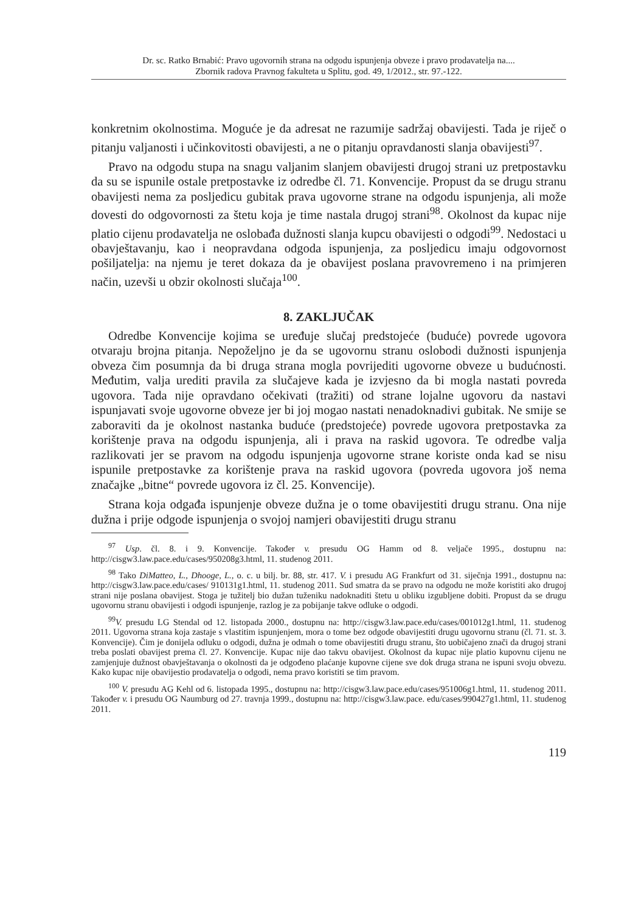Dr. sc. Ratko Brnabić: Pravo ugovornih strana na odgodu ispunjenja obveze i pravo prodavatelja na....
Zbornik radova Pravnog fakulteta u Splitu, god. 49, 1/2012., str. 97.-122.
konkretnim okolnostima. Moguće je da adresat ne razumije sadržaj obavijesti. Tada je riječ o pitanju valjanosti i učinkovitosti obavijesti, a ne o pitanju opravdanosti slanja obavijesti<sup>97</sup>.
Pravo na odgodu stupa na snagu valjanim slanjem obavijesti drugoj strani uz pretpostavku da su se ispunile ostale pretpostavke iz odredbe čl. 71. Konvencije. Propust da se drugu stranu obavijesti nema za posljedicu gubitak prava ugovorne strane na odgodu ispunjenja, ali može dovesti do odgovornosti za štetu koja je time nastala drugoj strani<sup>98</sup>. Okolnost da kupac nije platio cijenu prodavatelja ne oslobađa dužnosti slanja kupcu obavijesti o odgodi<sup>99</sup>. Nedostaci u obavještavanju, kao i neopravdana odgoda ispunjenja, za posljedicu imaju odgovornost pošiljatelja: na njemu je teret dokaza da je obavijest poslana pravovremeno i na primjeren način, uzevši u obzir okolnosti slučaja<sup>100</sup>.
8. ZAKLJUČAK
Odredbe Konvencije kojima se uređuje slučaj predstojeće (buduće) povrede ugovora otvaraju brojna pitanja. Nepoželjno je da se ugovornu stranu oslobodi dužnosti ispunjenja obveza čim posumnja da bi druga strana mogla povrijediti ugovorne obveze u budućnosti. Međutim, valja urediti pravila za slučajeve kada je izvjesno da bi mogla nastati povreda ugovora. Tada nije opravdano očekivati (tražiti) od strane lojalne ugovoru da nastavi ispunjavati svoje ugovorne obveze jer bi joj mogao nastati nenadoknadivi gubitak. Ne smije se zaboraviti da je okolnost nastanka buduće (predstojeće) povrede ugovora pretpostavka za korištenje prava na odgodu ispunjenja, ali i prava na raskid ugovora. Te odredbe valja razlikovati jer se pravom na odgodu ispunjenja ugovorne strane koriste onda kad se nisu ispunile pretpostavke za korištenje prava na raskid ugovora (povreda ugovora još nema značajke „bitne“ povrede ugovora iz čl. 25. Konvencije).
Strana koja odgađa ispunjenje obveze dužna je o tome obavijestiti drugu stranu. Ona nije dužna i prije odgode ispunjenja o svojoj namjeri obavijestiti drugu stranu
<sup>97</sup> Usp. čl. 8. i 9. Konvencije. Također v. presudu OG Hamm od 8. veljače 1995., dostupnu na: http://cisgw3.law.pace.edu/cases/950208g3.html, 11. studenog 2011.
<sup>98</sup> Tako DiMatteo, L., Dhooge, L., o. c. u bilj. br. 88, str. 417. V. i presudu AG Frankfurt od 31. siječnja 1991., dostupnu na: http://cisgw3.law.pace.edu/cases/ 910131g1.html, 11. studenog 2011. Sud smatra da se pravo na odgodu ne može koristiti ako drugoj strani nije poslana obavijest. Stoga je tužitelj bio dužan tuženiku nadoknaditi štetu u obliku izgubljene dobiti. Propust da se drugu ugovornu stranu obavijesti i odgodi ispunjenje, razlog je za pobijanje takve odluke o odgodi.
<sup>99</sup>V. presudu LG Stendal od 12. listopada 2000., dostupnu na: http://cisgw3.law.pace.edu/cases/001012g1.html, 11. studenog 2011. Ugovorna strana koja zastaje s vlastitim ispunjenjem, mora o tome bez odgode obavijestiti drugu ugovornu stranu (čl. 71. st. 3. Konvencije). Čim je donijela odluku o odgodi, dužna je odmah o tome obavijestiti drugu stranu, što uobičajeno znači da drugoj strani treba poslati obavijest prema čl. 27. Konvencije. Kupac nije dao takvu obavijest. Okolnost da kupac nije platio kupovnu cijenu ne zamjenjuje dužnost obavještavanja o okolnosti da je odgođeno plaćanje kupovne cijene sve dok druga strana ne ispuni svoju obvezu. Kako kupac nije obavijestio prodavatelja o odgodi, nema pravo koristiti se tim pravom.
<sup>100</sup> V. presudu AG Kehl od 6. listopada 1995., dostupnu na: http://cisgw3.law.pace.edu/cases/951006g1.html, 11. studenog 2011. Također v. i presudu OG Naumburg od 27. travnja 1999., dostupnu na: http://cisgw3.law.pace. edu/cases/990427g1.html, 11. studenog 2011.
119